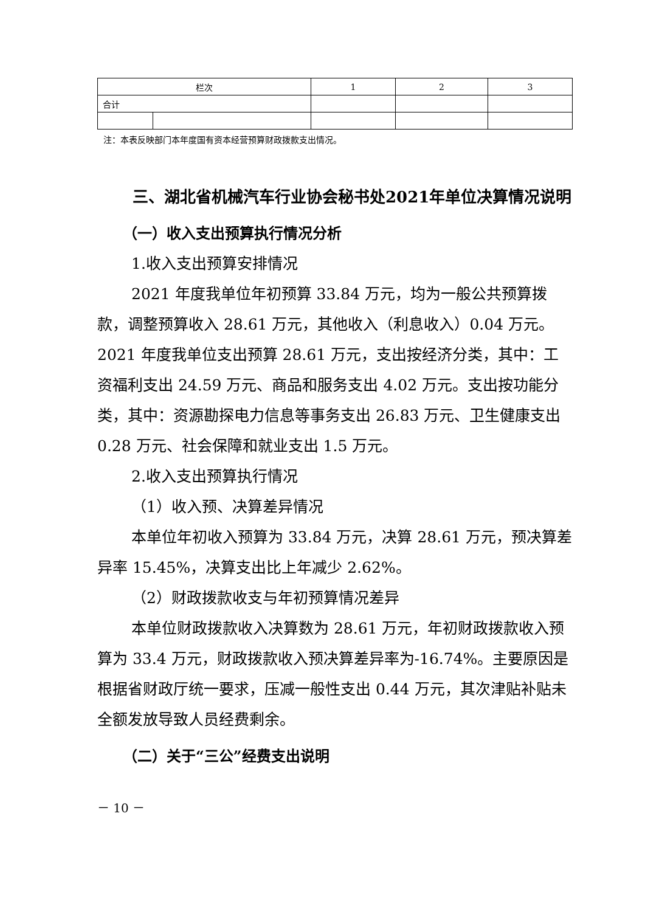| 栏次 | | 1 | 2 | 3 |
| 合计 | | | | |
注：本表反映部门本年度国有资本经营预算财政拨款支出情况。
三、湖北省机械汽车行业协会秘书处2021年单位决算情况说明
（一）收入支出预算执行情况分析
1.收入支出预算安排情况
2021 年度我单位年初预算 33.84 万元，均为一般公共预算拨款，调整预算收入 28.61 万元，其他收入（利息收入）0.04 万元。2021 年度我单位支出预算 28.61 万元，支出按经济分类，其中：工资福利支出 24.59 万元、商品和服务支出 4.02 万元。支出按功能分类，其中：资源勘探电力信息等事务支出 26.83 万元、卫生健康支出 0.28 万元、社会保障和就业支出 1.5 万元。
2.收入支出预算执行情况
（1）收入预、决算差异情况
本单位年初收入预算为 33.84 万元，决算 28.61 万元，预决算差异率 15.45%，决算支出比上年减少 2.62%。
（2）财政拨款收支与年初预算情况差异
本单位财政拨款收入决算数为 28.61 万元，年初财政拨款收入预算为 33.4 万元，财政拨款收入预决算差异率为-16.74%。主要原因是根据省财政厅统一要求，压减一般性支出 0.44 万元，其次津贴补贴未全额发放导致人员经费剩余。
（二）关于“三公”经费支出说明
－ 10 －